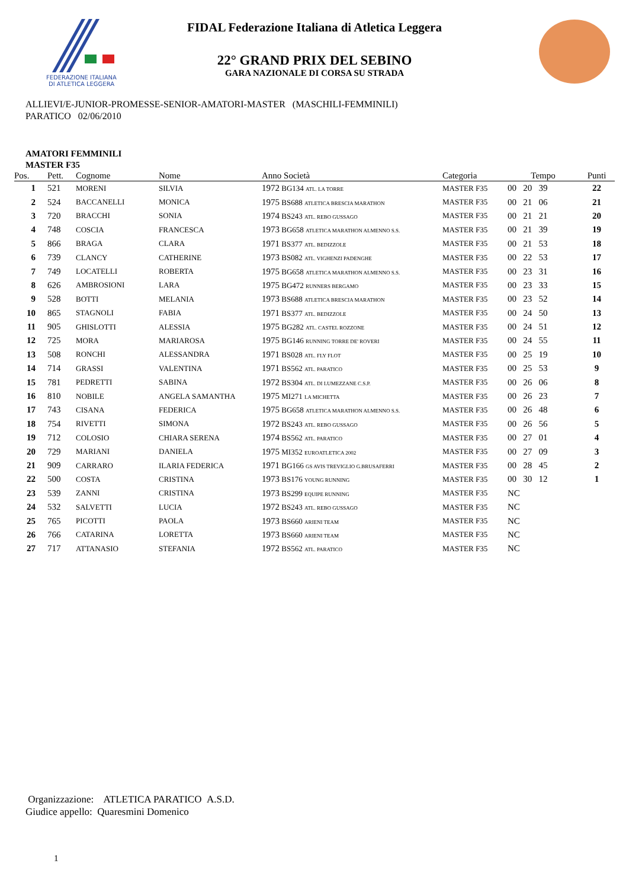FEDERAZIONE ITALIANA
DI ATLETICA LEGGERA
FIDAL Federazione Italiana di Atletica Leggera
22° GRAND PRIX DEL SEBINO
GARA NAZIONALE DI CORSA SU STRADA
ALLIEVI/E-JUNIOR-PROMESSE-SENIOR-AMATORI-MASTER (MASCHILI-FEMMINILI)
PARATICO 02/06/2010
AMATORI FEMMINILI
MASTER F35
| Pos. | Pett. | Cognome | Nome | Anno Società | Categoria | Tempo | Punti |
| --- | --- | --- | --- | --- | --- | --- | --- |
| 1 | 521 | MORENI | SILVIA | 1972 BG134 ATL. LA TORRE | MASTER F35 | 00 20 39 | 22 |
| 2 | 524 | BACCANELLI | MONICA | 1975 BS688 ATLETICA BRESCIA MARATHON | MASTER F35 | 00 21 06 | 21 |
| 3 | 720 | BRACCHI | SONIA | 1974 BS243 ATL. REBO GUSSAGO | MASTER F35 | 00 21 21 | 20 |
| 4 | 748 | COSCIA | FRANCESCA | 1973 BG658 ATLETICA MARATHON ALMENNO S.S. | MASTER F35 | 00 21 39 | 19 |
| 5 | 866 | BRAGA | CLARA | 1971 BS377 ATL. BEDIZZOLE | MASTER F35 | 00 21 53 | 18 |
| 6 | 739 | CLANCY | CATHERINE | 1973 BS082 ATL. VIGHENZI PADENGHE | MASTER F35 | 00 22 53 | 17 |
| 7 | 749 | LOCATELLI | ROBERTA | 1975 BG658 ATLETICA MARATHON ALMENNO S.S. | MASTER F35 | 00 23 31 | 16 |
| 8 | 626 | AMBROSIONI | LARA | 1975 BG472 RUNNERS BERGAMO | MASTER F35 | 00 23 33 | 15 |
| 9 | 528 | BOTTI | MELANIA | 1973 BS688 ATLETICA BRESCIA MARATHON | MASTER F35 | 00 23 52 | 14 |
| 10 | 865 | STAGNOLI | FABIA | 1971 BS377 ATL. BEDIZZOLE | MASTER F35 | 00 24 50 | 13 |
| 11 | 905 | GHISLOTTI | ALESSIA | 1975 BG282 ATL. CASTEL ROZZONE | MASTER F35 | 00 24 51 | 12 |
| 12 | 725 | MORA | MARIAROSA | 1975 BG146 RUNNING TORRE DE' ROVERI | MASTER F35 | 00 24 55 | 11 |
| 13 | 508 | RONCHI | ALESSANDRA | 1971 BS028 ATL. FLY FLOT | MASTER F35 | 00 25 19 | 10 |
| 14 | 714 | GRASSI | VALENTINA | 1971 BS562 ATL. PARATICO | MASTER F35 | 00 25 53 | 9 |
| 15 | 781 | PEDRETTI | SABINA | 1972 BS304 ATL. DI LUMEZZANE C.S.P. | MASTER F35 | 00 26 06 | 8 |
| 16 | 810 | NOBILE | ANGELA SAMANTHA | 1975 MI271 LA MICHETTA | MASTER F35 | 00 26 23 | 7 |
| 17 | 743 | CISANA | FEDERICA | 1975 BG658 ATLETICA MARATHON ALMENNO S.S. | MASTER F35 | 00 26 48 | 6 |
| 18 | 754 | RIVETTI | SIMONA | 1972 BS243 ATL. REBO GUSSAGO | MASTER F35 | 00 26 56 | 5 |
| 19 | 712 | COLOSIO | CHIARA SERENA | 1974 BS562 ATL. PARATICO | MASTER F35 | 00 27 01 | 4 |
| 20 | 729 | MARIANI | DANIELA | 1975 MI352 EUROATLETICA 2002 | MASTER F35 | 00 27 09 | 3 |
| 21 | 909 | CARRARO | ILARIA FEDERICA | 1971 BG166 GS AVIS TREVIGLIO G.BRUSAFERRI | MASTER F35 | 00 28 45 | 2 |
| 22 | 500 | COSTA | CRISTINA | 1973 BS176 YOUNG RUNNING | MASTER F35 | 00 30 12 | 1 |
| 23 | 539 | ZANNI | CRISTINA | 1973 BS299 EQUIPE RUNNING | MASTER F35 | NC | |
| 24 | 532 | SALVETTI | LUCIA | 1972 BS243 ATL. REBO GUSSAGO | MASTER F35 | NC | |
| 25 | 765 | PICOTTI | PAOLA | 1973 BS660 ARIENI TEAM | MASTER F35 | NC | |
| 26 | 766 | CATARINA | LORETTA | 1973 BS660 ARIENI TEAM | MASTER F35 | NC | |
| 27 | 717 | ATTANASIO | STEFANIA | 1972 BS562 ATL. PARATICO | MASTER F35 | NC | |
Organizzazione: ATLETICA PARATICO A.S.D.
Giudice appello: Quaresmini Domenico
1